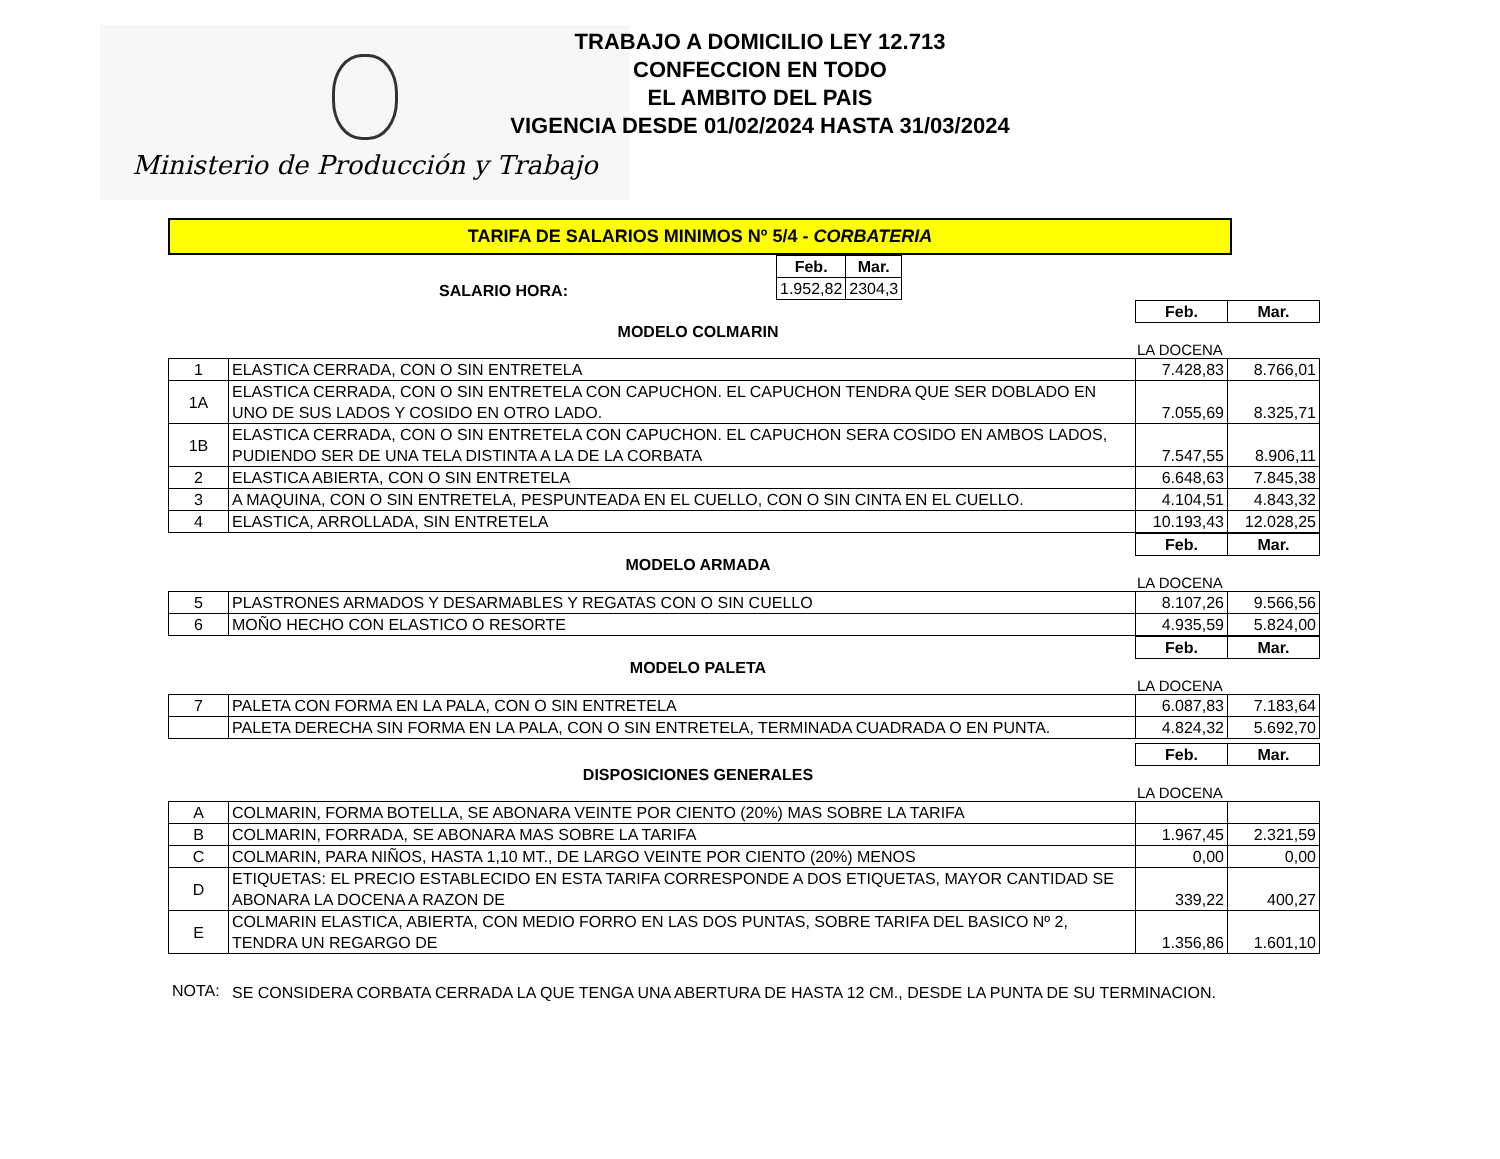Ministerio de Producción y Trabajo
TRABAJO A DOMICILIO LEY 12.713
CONFECCION EN TODO
EL AMBITO DEL PAIS
VIGENCIA DESDE 01/02/2024 HASTA 31/03/2024
TARIFA DE SALARIOS MINIMOS Nº 5/4 - CORBATERIA
SALARIO HORA:
| Feb. | Mar. |
| --- | --- |
| 1.952,82 | 2304,3 |
| Feb. | Mar. |
| --- | --- |
MODELO COLMARIN
LA DOCENA
| 1 | ELASTICA CERRADA, CON O SIN ENTRETELA | 7.428,83 | 8.766,01 |
| 1A | ELASTICA CERRADA, CON O SIN ENTRETELA CON CAPUCHON. EL CAPUCHON TENDRA QUE SER DOBLADO EN UNO DE SUS LADOS Y COSIDO EN OTRO LADO. | 7.055,69 | 8.325,71 |
| 1B | ELASTICA CERRADA, CON O SIN ENTRETELA CON CAPUCHON. EL CAPUCHON SERA COSIDO EN AMBOS LADOS, PUDIENDO SER DE UNA TELA DISTINTA A LA DE LA CORBATA | 7.547,55 | 8.906,11 |
| 2 | ELASTICA ABIERTA, CON O SIN ENTRETELA | 6.648,63 | 7.845,38 |
| 3 | A MAQUINA, CON O SIN ENTRETELA, PESPUNTEADA EN EL CUELLO, CON O SIN CINTA EN EL CUELLO. | 4.104,51 | 4.843,32 |
| 4 | ELASTICA, ARROLLADA, SIN ENTRETELA | 10.193,43 | 12.028,25 |
| Feb. | Mar. |
| --- | --- |
MODELO ARMADA
LA DOCENA
| 5 | PLASTRONES ARMADOS Y DESARMABLES Y REGATAS CON O SIN CUELLO | 8.107,26 | 9.566,56 |
| 6 | MOÑO HECHO CON ELASTICO O RESORTE | 4.935,59 | 5.824,00 |
| Feb. | Mar. |
| --- | --- |
MODELO PALETA
LA DOCENA
| 7 | PALETA CON FORMA EN LA PALA, CON O SIN ENTRETELA | 6.087,83 | 7.183,64 |
| | PALETA DERECHA SIN FORMA EN LA PALA, CON O SIN ENTRETELA, TERMINADA CUADRADA O EN PUNTA. | 4.824,32 | 5.692,70 |
| Feb. | Mar. |
| --- | --- |
DISPOSICIONES GENERALES
LA DOCENA
| A | COLMARIN, FORMA BOTELLA, SE ABONARA VEINTE POR CIENTO (20%) MAS SOBRE LA TARIFA | | |
| B | COLMARIN, FORRADA, SE ABONARA MAS SOBRE LA TARIFA | 1.967,45 | 2.321,59 |
| C | COLMARIN, PARA NIÑOS, HASTA 1,10 MT., DE LARGO VEINTE POR CIENTO (20%) MENOS | 0,00 | 0,00 |
| D | ETIQUETAS: EL PRECIO ESTABLECIDO EN ESTA TARIFA CORRESPONDE A DOS ETIQUETAS, MAYOR CANTIDAD SE ABONARA LA DOCENA A RAZON DE | 339,22 | 400,27 |
| E | COLMARIN ELASTICA, ABIERTA, CON MEDIO FORRO EN LAS DOS PUNTAS, SOBRE TARIFA DEL BASICO Nº 2, TENDRA UN REGARGO DE | 1.356,86 | 1.601,10 |
NOTA: SE CONSIDERA CORBATA CERRADA LA QUE TENGA UNA ABERTURA DE HASTA 12 CM., DESDE LA PUNTA DE SU TERMINACION.